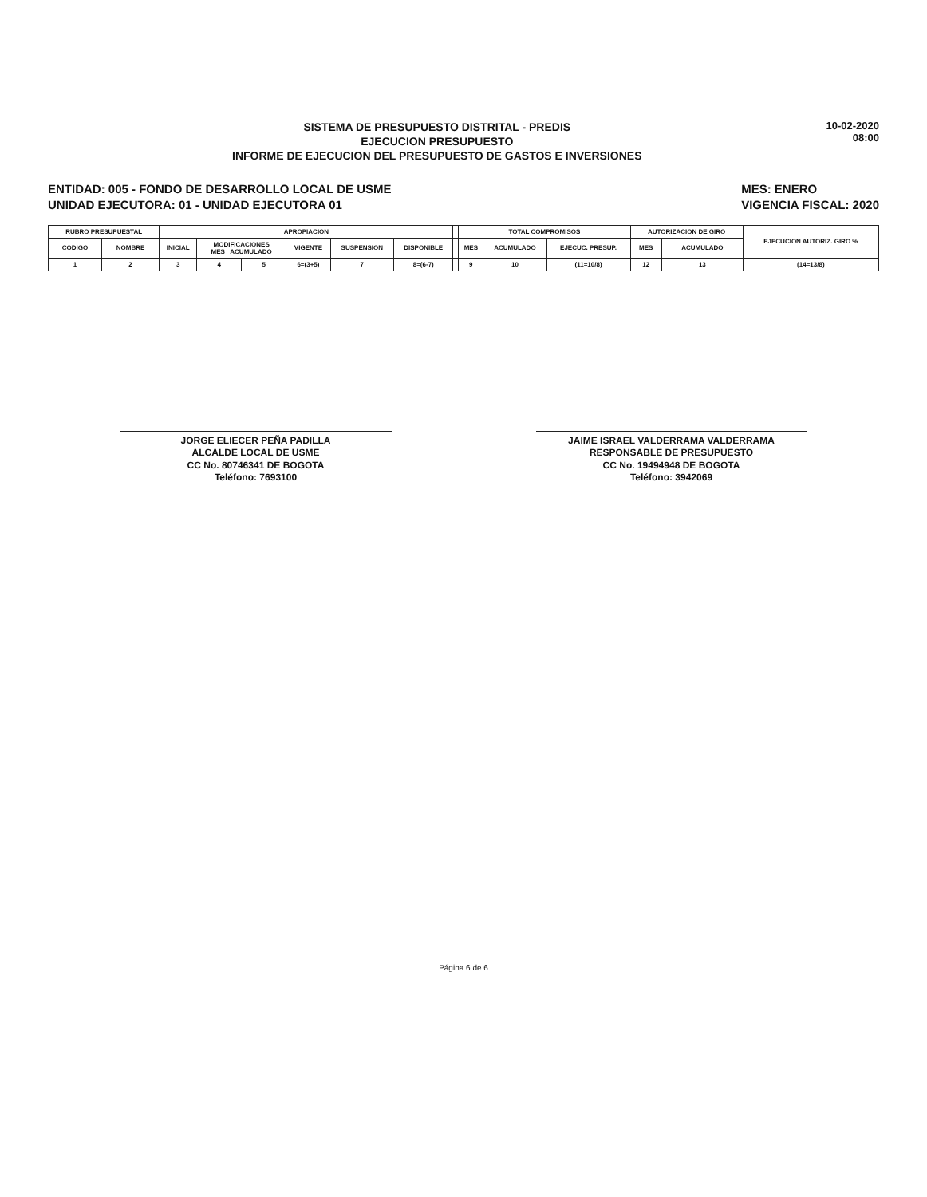SISTEMA DE PRESUPUESTO DISTRITAL - PREDIS
EJECUCION PRESUPUESTO
INFORME DE EJECUCION DEL PRESUPUESTO DE GASTOS E INVERSIONES
10-02-2020
08:00
ENTIDAD: 005 - FONDO DE DESARROLLO LOCAL DE USME
UNIDAD EJECUTORA: 01 - UNIDAD EJECUTORA 01
MES: ENERO
VIGENCIA FISCAL: 2020
| RUBRO PRESUPUESTAL | | APROPIACION | | | | | | | TOTAL COMPROMISOS | | | AUTORIZACION DE GIRO | | EJECUCION AUTORIZ. GIRO % |
| --- | --- | --- | --- | --- | --- | --- | --- | --- | --- | --- | --- | --- | --- | --- |
| CODIGO | NOMBRE | INICIAL | MODIFICACIONES MES ACUMULADO | | VIGENTE | SUSPENSION | DISPONIBLE | | MES | ACUMULADO | EJECUC. PRESUP. | MES | ACUMULADO | |
| 1 | 2 | 3 | 4 | 5 | 6=(3+5) | 7 | 8=(6-7) | | 9 | 10 | (11=10/8) | 12 | 13 | (14=13/8) |
JORGE ELIECER PEÑA PADILLA
ALCALDE LOCAL DE USME
CC No. 80746341 DE BOGOTA
Teléfono: 7693100
JAIME ISRAEL VALDERRAMA VALDERRAMA
RESPONSABLE DE PRESUPUESTO
CC No. 19494948 DE BOGOTA
Teléfono: 3942069
Página 6 de 6